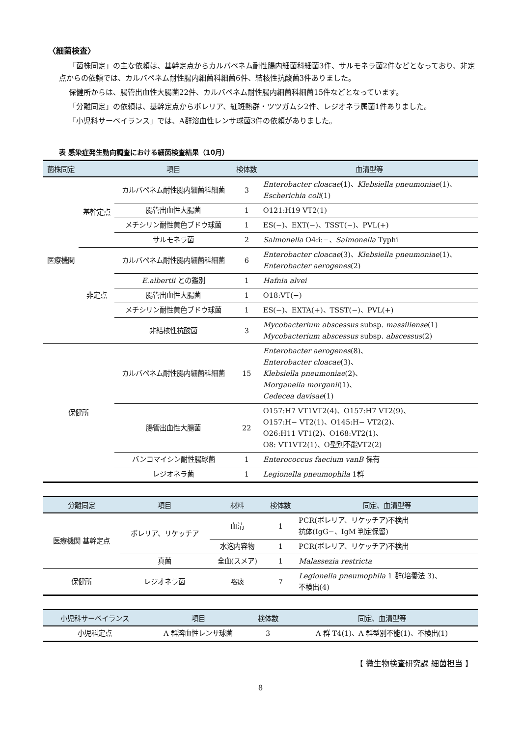〈細菌検査〉
「菌株同定」の主な依頼は、基幹定点からカルバペネム耐性腸内細菌科細菌3件、サルモネラ菌2件などとなっており、非定点からの依頼では、カルバペネム耐性腸内細菌科細菌6件、結核性抗酸菌3件ありました。
保健所からは、腸管出血性大腸菌22件、カルバペネム耐性腸内細菌科細菌15件などとなっています。
「分離同定」の依頼は、基幹定点からボレリア、紅斑熱群・ツツガムシ2件、レジオネラ属菌1件ありました。
「小児科サーベイランス」では、A群溶血性レンサ球菌3件の依頼がありました。
表 感染症発生動向調査における細菌検査結果（10月）
| 菌株同定 | | 項目 | 検体数 | 血清型等 |
| --- | --- | --- | --- | --- |
| 医療機関 | 基幹定点 | カルバペネム耐性腸内細菌科細菌 | 3 | Enterobacter cloacae (1)、 Klebsiella pneumoniae (1)、 Escherichia coli (1) |
| | | 腸管出血性大腸菌 | 1 | O121:H19 VT2(1) |
| | | メチシリン耐性黄色ブドウ球菌 | 1 | ES(−)、EXT(−)、TSST(−)、PVL(+) |
| | | サルモネラ菌 | 2 | Salmonella O4:i:−、 Salmonella Typhi |
| | 非定点 | カルバペネム耐性腸内細菌科細菌 | 6 | Enterobacter cloacae (3)、 Klebsiella pneumoniae (1)、 Enterobacter aerogenes (2) |
| | | E.albertii との鑑別 | 1 | Hafnia alvei |
| | | 腸管出血性大腸菌 | 1 | O18:VT(−) |
| | | メチシリン耐性黄色ブドウ球菌 | 1 | ES(−)、EXTA(+)、TSST(−)、PVL(+) |
| | | 非結核性抗酸菌 | 3 | Mycobacterium abscessus subsp. massiliense (1) Mycobacterium abscessus subsp. abscessus (2) |
| 保健所 | | カルバペネム耐性腸内細菌科細菌 | 15 | Enterobacter aerogenes (8)、 Enterobacter cloacae (3)、 Klebsiella pneumoniae (2)、 Morganella morganii (1)、 Cedecea davisae (1) |
| | | 腸管出血性大腸菌 | 22 | O157:H7 VT1VT2(4)、O157:H7 VT2(9)、 O157:H− VT2(1)、O145:H− VT2(2)、 O26:H11 VT1(2)、O168:VT2(1)、 O8: VT1VT2(1)、O型別不能VT2(2) |
| | | バンコマイシン耐性腸球菌 | 1 | Enterococcus faecium vanB 保有 |
| | | レジオネラ菌 | 1 | Legionella pneumophila 1群 |
| 分離同定 | 項目 | 材料 | 検体数 | 同定、血清型等 |
| --- | --- | --- | --- | --- |
| 医療機関 基幹定点 | ボレリア、リケッチア | 血清 | 1 | PCR(ボレリア、リケッチア)不検出 抗体(IgG−、IgM 判定保留) |
| | | 水泡内容物 | 1 | PCR(ボレリア、リケッチア)不検出 |
| | 真菌 | 全血(スメア) | 1 | Malassezia restricta |
| 保健所 | レジオネラ菌 | 喀痰 | 7 | Legionella pneumophila 1 群(培養法 3)、 不検出(4) |
| 小児科サーベイランス | 項目 | 検体数 | 同定、血清型等 |
| --- | --- | --- | --- |
| 小児科定点 | A 群溶血性レンサ球菌 | 3 | A 群 T4(1)、A 群型別不能(1)、不検出(1) |
【 微生物検査研究課 細菌担当 】
8